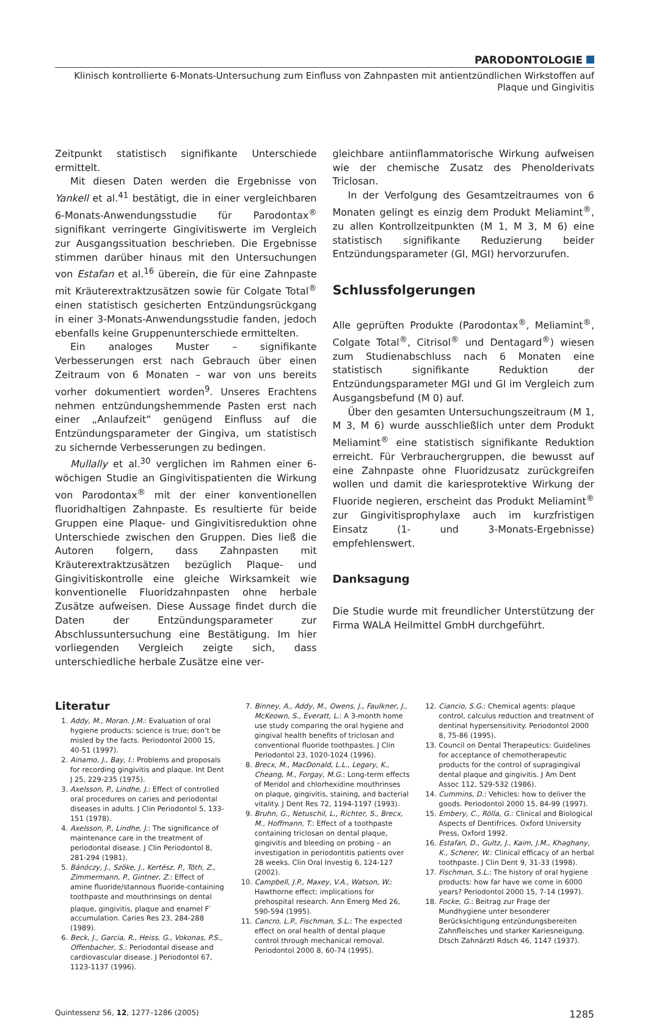PARODONTOLOGIE
Klinisch kontrollierte 6-Monats-Untersuchung zum Einfluss von Zahnpasten mit antientzündlichen Wirkstoffen auf
Plaque und Gingivitis
Zeitpunkt statistisch signifikante Unterschiede ermittelt.
Mit diesen Daten werden die Ergebnisse von Yankell et al.<sup>41</sup> bestätigt, die in einer vergleichbaren 6-Monats-Anwendungsstudie für Parodontax<sup>®</sup> signifikant verringerte Gingivitiswerte im Vergleich zur Ausgangssituation beschrieben. Die Ergebnisse stimmen darüber hinaus mit den Untersuchungen von Estafan et al.<sup>16</sup> überein, die für eine Zahnpaste mit Kräuterextraktzusätzen sowie für Colgate Total<sup>®</sup> einen statistisch gesicherten Entzündungsrückgang in einer 3-Monats-Anwendungsstudie fanden, jedoch ebenfalls keine Gruppenunterschiede ermittelten.
Ein analoges Muster – signifikante Verbesserungen erst nach Gebrauch über einen Zeitraum von 6 Monaten – war von uns bereits vorher dokumentiert worden<sup>9</sup>. Unseres Erachtens nehmen entzündungshemmende Pasten erst nach einer „Anlaufzeit“ genügend Einfluss auf die Entzündungsparameter der Gingiva, um statistisch zu sichernde Verbesserungen zu bedingen.
Mullally et al.<sup>30</sup> verglichen im Rahmen einer 6-wöchigen Studie an Gingivitispatienten die Wirkung von Parodontax<sup>®</sup> mit der einer konventionellen fluoridhaltigen Zahnpaste. Es resultierte für beide Gruppen eine Plaque- und Gingivitisreduktion ohne Unterschiede zwischen den Gruppen. Dies ließ die Autoren folgern, dass Zahnpasten mit Kräuterextraktzusätzen bezüglich Plaque- und Gingivitiskontrolle eine gleiche Wirksamkeit wie konventionelle Fluoridzahnpasten ohne herbale Zusätze aufweisen. Diese Aussage findet durch die Daten der Entzündungsparameter zur Abschlussuntersuchung eine Bestätigung. Im hier vorliegenden Vergleich zeigte sich, dass unterschiedliche herbale Zusätze eine ver-
gleichbare antiinflammatorische Wirkung aufweisen wie der chemische Zusatz des Phenolderivats Triclosan.
In der Verfolgung des Gesamtzeitraumes von 6 Monaten gelingt es einzig dem Produkt Meliamint<sup>®</sup>, zu allen Kontrollzeitpunkten (M 1, M 3, M 6) eine statistisch signifikante Reduzierung beider Entzündungsparameter (GI, MGI) hervorzurufen.
Schlussfolgerungen
Alle geprüften Produkte (Parodontax<sup>®</sup>, Meliamint<sup>®</sup>, Colgate Total<sup>®</sup>, Citrisol<sup>®</sup> und Dentagard<sup>®</sup>) wiesen zum Studienabschluss nach 6 Monaten eine statistisch signifikante Reduktion der Entzündungsparameter MGI und GI im Vergleich zum Ausgangsbefund (M 0) auf.
Über den gesamten Untersuchungszeitraum (M 1, M 3, M 6) wurde ausschließlich unter dem Produkt Meliamint<sup>®</sup> eine statistisch signifikante Reduktion erreicht. Für Verbrauchergruppen, die bewusst auf eine Zahnpaste ohne Fluoridzusatz zurückgreifen wollen und damit die kariesprotektive Wirkung der Fluoride negieren, erscheint das Produkt Meliamint<sup>®</sup> zur Gingivitisprophylaxe auch im kurzfristigen Einsatz (1- und 3-Monats-Ergebnisse) empfehlenswert.
Danksagung
Die Studie wurde mit freundlicher Unterstützung der Firma WALA Heilmittel GmbH durchgeführt.
Literatur
1. Addy, M., Moran. J.M.: Evaluation of oral hygiene products: science is true; don’t be misled by the facts. Periodontol 2000 15, 40-51 (1997).
2. Ainamo, J., Bay, I.: Problems and proposals for recording gingivitis and plaque. Int Dent J 25, 229-235 (1975).
3. Axelsson, P., Lindhe, J.: Effect of controlled oral procedures on caries and periodontal diseases in adults. J Clin Periodontol 5, 133-151 (1978).
4. Axelsson, P., Lindhe, J.: The significance of maintenance care in the treatment of periodontal disease. J Clin Periodontol 8, 281-294 (1981).
5. Bánóczy, J., Szöke, J., Kertész, P., Tóth, Z., Zimmermann, P., Gintner, Z.: Effect of amine fluoride/stannous fluoride-containing toothpaste and mouthrinsings on dental plaque, gingivitis, plaque and enamel F<sup>-</sup> accumulation. Caries Res 23, 284-288 (1989).
6. Beck, J., Garcia, R., Heiss, G., Vokonas, P.S., Offenbacher, S.: Periodontal disease and cardiovascular disease. J Periodontol 67, 1123-1137 (1996).
7. Binney, A., Addy, M., Owens, J., Faulkner, J., McKeown, S., Everatt, L.: A 3-month home use study comparing the oral hygiene and gingival health benefits of triclosan and conventional fluoride toothpastes. J Clin Periodontol 23, 1020-1024 (1996).
8. Brecx, M., MacDonald, L.L., Legary, K., Cheang, M., Forgay, M.G.: Long-term effects of Meridol and chlorhexidine mouthrinses on plaque, gingivitis, staining, and bacterial vitality. J Dent Res 72, 1194-1197 (1993).
9. Bruhn, G., Netuschil, L., Richter, S., Brecx, M., Hoffmann, T.: Effect of a toothpaste containing triclosan on dental plaque, gingivitis and bleeding on probing – an investigation in periodontitis patients over 28 weeks. Clin Oral Investig 6, 124-127 (2002).
10. Campbell, J.P., Maxey, V.A., Watson, W.: Hawthorne effect: implications for prehospital research. Ann Emerg Med 26, 590-594 (1995).
11. Cancro, L.P., Fischman, S.L.: The expected effect on oral health of dental plaque control through mechanical removal. Periodontol 2000 8, 60-74 (1995).
12. Ciancio, S.G.: Chemical agents: plaque control, calculus reduction and treatment of dentinal hypersensitivity. Periodontol 2000 8, 75-86 (1995).
13. Council on Dental Therapeutics: Guidelines for acceptance of chemotherapeutic products for the control of supragingival dental plaque and gingivitis. J Am Dent Assoc 112, 529-532 (1986).
14. Cummins, D.: Vehicles: how to deliver the goods. Periodontol 2000 15, 84-99 (1997).
15. Embery, C., Rölla, G.: Clinical and Biological Aspects of Dentifrices. Oxford University Press, Oxford 1992.
16. Estafan, D., Gultz, J., Kaim, J.M., Khaghany, K., Scherer, W.: Clinical efficacy of an herbal toothpaste. J Clin Dent 9, 31-33 (1998).
17. Fischman, S.L.: The history of oral hygiene products: how far have we come in 6000 years? Periodontol 2000 15, 7-14 (1997).
18. Focke, G.: Beitrag zur Frage der Mundhygiene unter besonderer Berücksichtigung entzündungsbereiten Zahnfleisches und starker Kariesneigung. Dtsch Zahnärztl Rdsch 46, 1147 (1937).
Quintessenz 56, 12, 1277–1286 (2005) 1285